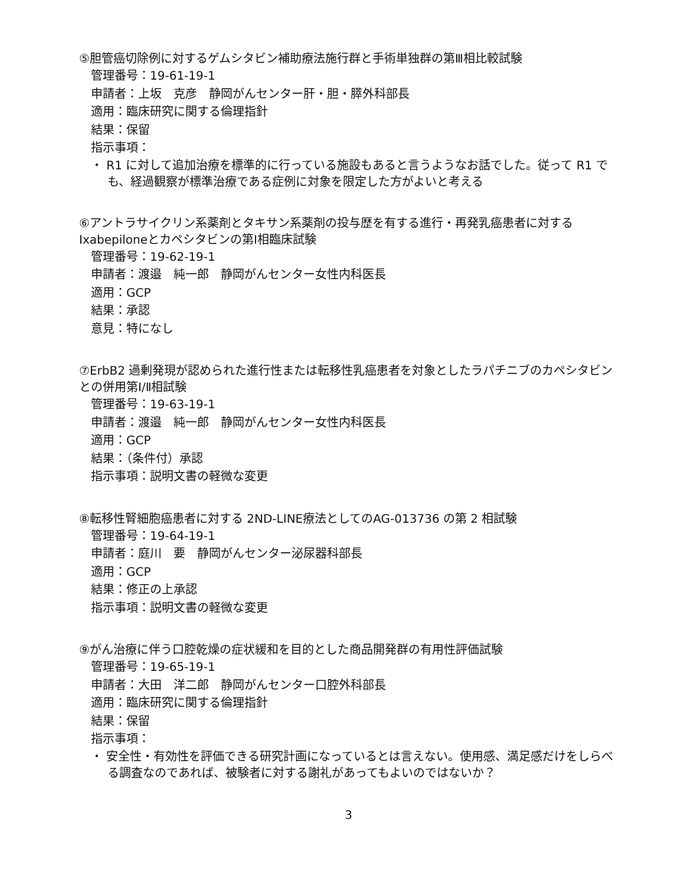⑤胆管癌切除例に対するゲムシタビン補助療法施行群と手術単独群の第Ⅲ相比較試験
管理番号：19-61-19-1
申請者：上坂　克彦　静岡がんセンター肝・胆・膵外科部長
適用：臨床研究に関する倫理指針
結果：保留
指示事項：
・ R1 に対して追加治療を標準的に行っている施設もあると言うようなお話でした。従って R1 でも、経過観察が標準治療である症例に対象を限定した方がよいと考える
⑥アントラサイクリン系薬剤とタキサン系薬剤の投与歴を有する進行・再発乳癌患者に対する Ixabepiloneとカペシタビンの第Ⅰ相臨床試験
管理番号：19-62-19-1
申請者：渡邉　純一郎　静岡がんセンター女性内科医長
適用：GCP
結果：承認
意見：特になし
⑦ErbB2 過剰発現が認められた進行性または転移性乳癌患者を対象としたラパチニブのカペシタビンとの併用第Ⅰ/Ⅱ相試験
管理番号：19-63-19-1
申請者：渡邉　純一郎　静岡がんセンター女性内科医長
適用：GCP
結果：（条件付）承認
指示事項：説明文書の軽微な変更
⑧転移性腎細胞癌患者に対する 2ND-LINE療法としてのAG-013736 の第 2 相試験
管理番号：19-64-19-1
申請者：庭川　要　静岡がんセンター泌尿器科部長
適用：GCP
結果：修正の上承認
指示事項：説明文書の軽微な変更
⑨がん治療に伴う口腔乾燥の症状緩和を目的とした商品開発群の有用性評価試験
管理番号：19-65-19-1
申請者：大田　洋二郎　静岡がんセンター口腔外科部長
適用：臨床研究に関する倫理指針
結果：保留
指示事項：
・ 安全性・有効性を評価できる研究計画になっているとは言えない。使用感、満足感だけをしらべる調査なのであれば、被験者に対する謝礼があってもよいのではないか？
3